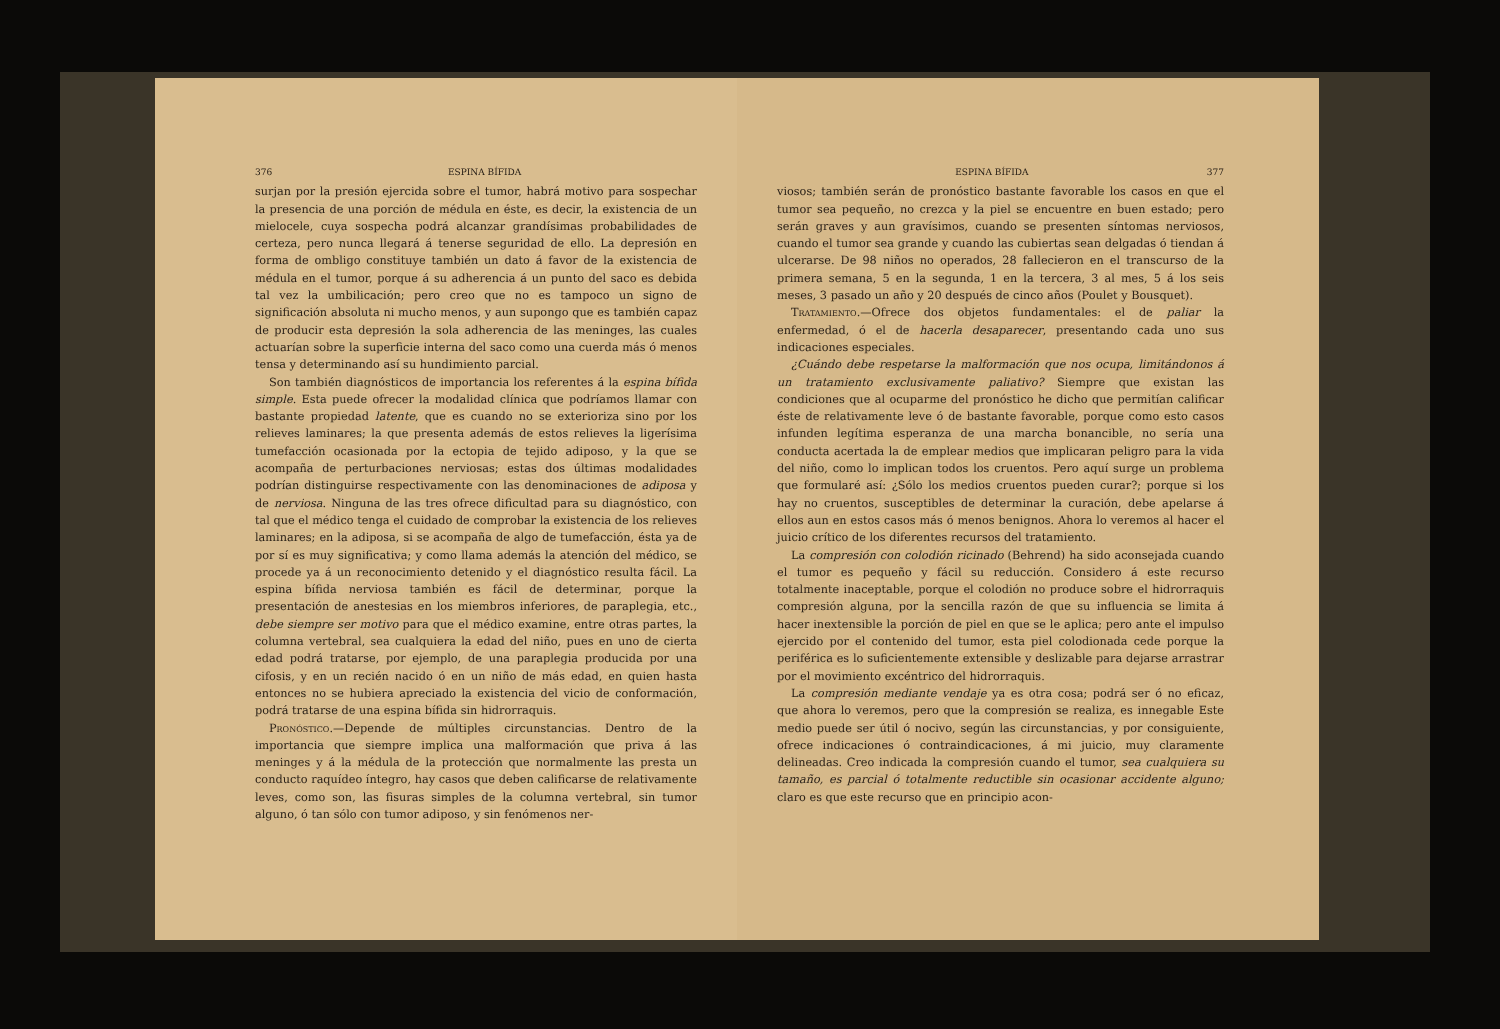376 ESPINA BÍFIDA
surjan por la presión ejercida sobre el tumor, habrá motivo para sospechar la presencia de una porción de médula en éste, es decir, la existencia de un mielocele, cuya sospecha podrá alcanzar grandísimas probabilidades de certeza, pero nunca llegará á tenerse seguridad de ello. La depresión en forma de ombligo constituye también un dato á favor de la existencia de médula en el tumor, porque á su adherencia á un punto del saco es debida tal vez la umbilicación; pero creo que no es tampoco un signo de significación absoluta ni mucho menos, y aun supongo que es también capaz de producir esta depresión la sola adherencia de las meninges, las cuales actuarían sobre la superficie interna del saco como una cuerda más ó menos tensa y determinando así su hundimiento parcial.
Son también diagnósticos de importancia los referentes á la espina bífida simple. Esta puede ofrecer la modalidad clínica que podríamos llamar con bastante propiedad latente, que es cuando no se exterioriza sino por los relieves laminares; la que presenta además de estos relieves la ligerísima tumefacción ocasionada por la ectopia de tejido adiposo, y la que se acompaña de perturbaciones nerviosas; estas dos últimas modalidades podrían distinguirse respectivamente con las denominaciones de adiposa y de nerviosa. Ninguna de las tres ofrece dificultad para su diagnóstico, con tal que el médico tenga el cuidado de comprobar la existencia de los relieves laminares; en la adiposa, si se acompaña de algo de tumefacción, ésta ya de por sí es muy significativa; y como llama además la atención del médico, se procede ya á un reconocimiento detenido y el diagnóstico resulta fácil. La espina bífida nerviosa también es fácil de determinar, porque la presentación de anestesias en los miembros inferiores, de paraplegia, etc., debe siempre ser motivo para que el médico examine, entre otras partes, la columna vertebral, sea cualquiera la edad del niño, pues en uno de cierta edad podrá tratarse, por ejemplo, de una paraplegia producida por una cifosis, y en un recién nacido ó en un niño de más edad, en quien hasta entonces no se hubiera apreciado la existencia del vicio de conformación, podrá tratarse de una espina bífida sin hidrorraquis.
Pronóstico.—Depende de múltiples circunstancias. Dentro de la importancia que siempre implica una malformación que priva á las meninges y á la médula de la protección que normalmente las presta un conducto raquídeo íntegro, hay casos que deben calificarse de relativamente leves, como son, las fisuras simples de la columna vertebral, sin tumor alguno, ó tan sólo con tumor adiposo, y sin fenómenos ner-
ESPINA BÍFIDA 377
viosos; también serán de pronóstico bastante favorable los casos en que el tumor sea pequeño, no crezca y la piel se encuentre en buen estado; pero serán graves y aun gravísimos, cuando se presenten síntomas nerviosos, cuando el tumor sea grande y cuando las cubiertas sean delgadas ó tiendan á ulcerarse. De 98 niños no operados, 28 fallecieron en el transcurso de la primera semana, 5 en la segunda, 1 en la tercera, 3 al mes, 5 á los seis meses, 3 pasado un año y 20 después de cinco años (Poulet y Bousquet).
Tratamiento.—Ofrece dos objetos fundamentales: el de paliar la enfermedad, ó el de hacerla desaparecer, presentando cada uno sus indicaciones especiales.
¿Cuándo debe respetarse la malformación que nos ocupa, limitándonos á un tratamiento exclusivamente paliativo? Siempre que existan las condiciones que al ocuparme del pronóstico he dicho que permitían calificar éste de relativamente leve ó de bastante favorable, porque como esto casos infunden legítima esperanza de una marcha bonancible, no sería una conducta acertada la de emplear medios que implicaran peligro para la vida del niño, como lo implican todos los cruentos. Pero aquí surge un problema que formularé así: ¿Sólo los medios cruentos pueden curar?; porque si los hay no cruentos, susceptibles de determinar la curación, debe apelarse á ellos aun en estos casos más ó menos benignos. Ahora lo veremos al hacer el juicio crítico de los diferentes recursos del tratamiento.
La compresión con colodión ricinado (Behrend) ha sido aconsejada cuando el tumor es pequeño y fácil su reducción. Considero á este recurso totalmente inaceptable, porque el colodión no produce sobre el hidrorraquis compresión alguna, por la sencilla razón de que su influencia se limita á hacer inextensible la porción de piel en que se le aplica; pero ante el impulso ejercido por el contenido del tumor, esta piel colodionada cede porque la periférica es lo suficientemente extensible y deslizable para dejarse arrastrar por el movimiento excéntrico del hidrorraquis.
La compresión mediante vendaje ya es otra cosa; podrá ser ó no eficaz, que ahora lo veremos, pero que la compresión se realiza, es innegable Este medio puede ser útil ó nocivo, según las circunstancias, y por consiguiente, ofrece indicaciones ó contraindicaciones, á mi juicio, muy claramente delineadas. Creo indicada la compresión cuando el tumor, sea cualquiera su tamaño, es parcial ó totalmente reductible sin ocasionar accidente alguno; claro es que este recurso que en principio acon-